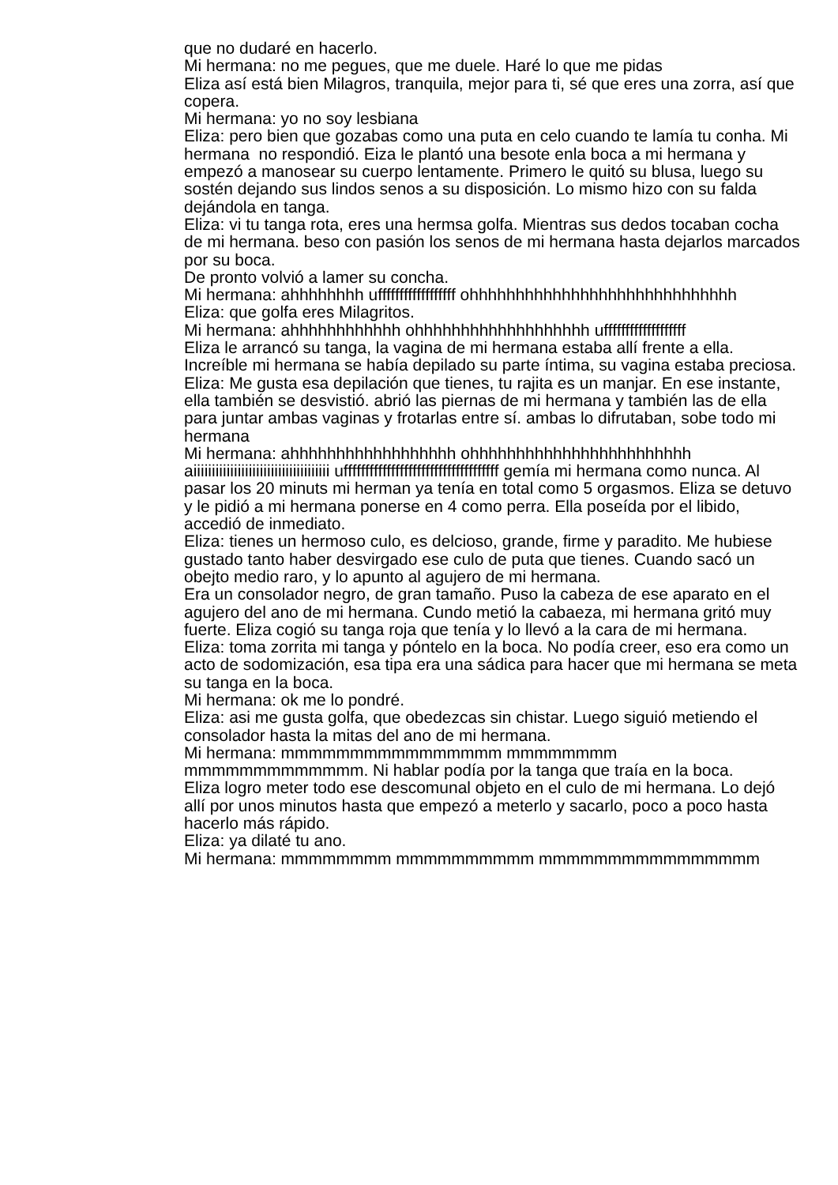que no dudaré en hacerlo.
Mi hermana: no me pegues, que me duele. Haré lo que me pidas
Eliza así está bien Milagros, tranquila, mejor para ti, sé que eres una zorra, así que copera.
Mi hermana: yo no soy lesbiana
Eliza: pero bien que gozabas como una puta en celo cuando te lamía tu conha. Mi hermana no respondió. Eiza le plantó una besote enla boca a mi hermana y empezó a manosear su cuerpo lentamente. Primero le quitó su blusa, luego su sostén dejando sus lindos senos a su disposición. Lo mismo hizo con su falda dejándola en tanga.
Eliza: vi tu tanga rota, eres una hermsa golfa. Mientras sus dedos tocaban cocha de mi hermana. beso con pasión los senos de mi hermana hasta dejarlos marcados por su boca.
De pronto volvió a lamer su concha.
Mi hermana: ahhhhhhhh uffffffffffffffffff ohhhhhhhhhhhhhhhhhhhhhhhhhhhhh
Eliza: que golfa eres Milagritos.
Mi hermana: ahhhhhhhhhhhh ohhhhhhhhhhhhhhhhhhh ufffffffffffffffffff
Eliza le arrancó su tanga, la vagina de mi hermana estaba allí frente a ella. Increíble mi hermana se había depilado su parte íntima, su vagina estaba preciosa.
Eliza: Me gusta esa depilación que tienes, tu rajita es un manjar. En ese instante, ella también se desvistió. abrió las piernas de mi hermana y también las de ella para juntar ambas vaginas y frotarlas entre sí. ambas lo difrutaban, sobe todo mi hermana
Mi hermana: ahhhhhhhhhhhhhhhhhh ohhhhhhhhhhhhhhhhhhhhhhhh aiiiiiiiiiiiiiiiiiiiiiiiiiiiiiiiiiiiii uffffffffffffffffffffffffffffffffffff gemía mi hermana como nunca. Al pasar los 20 minuts mi herman ya tenía en total como 5 orgasmos. Eliza se detuvo y le pidió a mi hermana ponerse en 4 como perra. Ella poseída por el libido, accedió de inmediato.
Eliza: tienes un hermoso culo, es delcioso, grande, firme y paradito. Me hubiese gustado tanto haber desvirgado ese culo de puta que tienes. Cuando sacó un obejto medio raro, y lo apunto al agujero de mi hermana.
Era un consolador negro, de gran tamaño. Puso la cabeza de ese aparato en el agujero del ano de mi hermana. Cundo metió la cabaeza, mi hermana gritó muy fuerte. Eliza cogió su tanga roja que tenía y lo llevó a la cara de mi hermana.
Eliza: toma zorrita mi tanga y póntelo en la boca. No podía creer, eso era como un acto de sodomización, esa tipa era una sádica para hacer que mi hermana se meta su tanga en la boca.
Mi hermana: ok me lo pondré.
Eliza: asi me gusta golfa, que obedezcas sin chistar. Luego siguió metiendo el consolador hasta la mitas del ano de mi hermana.
Mi hermana: mmmmmmmmmmmmmmmm mmmmmmmm mmmmmmmmmmmmm. Ni hablar podía por la tanga que traía en la boca.
Eliza logro meter todo ese descomunal objeto en el culo de mi hermana. Lo dejó allí por unos minutos hasta que empezó a meterlo y sacarlo, poco a poco hasta hacerlo más rápido.
Eliza: ya dilaté tu ano.
Mi hermana: mmmmmmmm mmmmmmmmmm mmmmmmmmmmmmmmmm